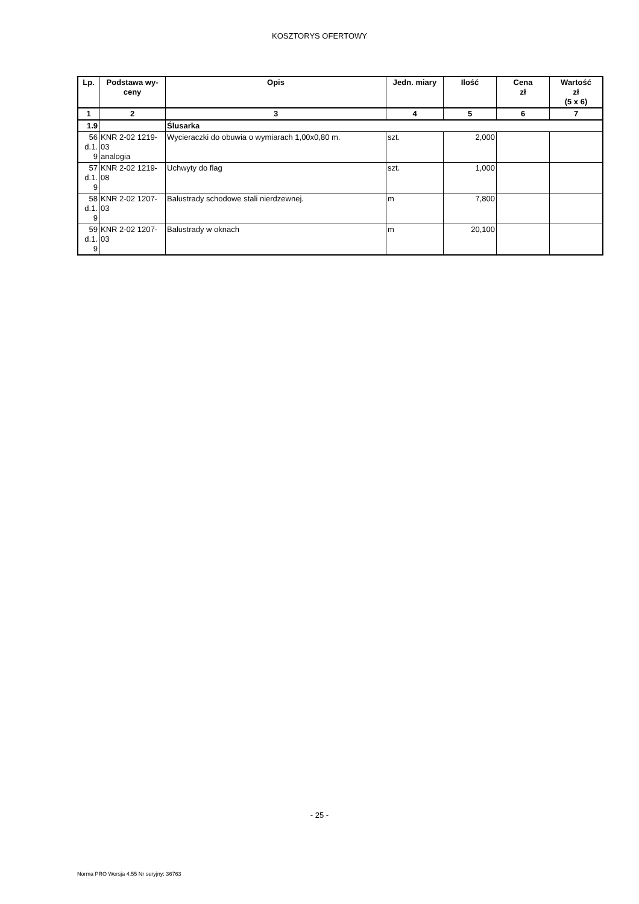KOSZTORYS OFERTOWY
| Lp. | Podstawa wy- ceny | Opis | Jedn. miary | Ilość | Cena zł | Wartość zł (5 x 6) |
| --- | --- | --- | --- | --- | --- | --- |
| 1 | 2 | 3 | 4 | 5 | 6 | 7 |
| 1.9 | | Ślusarka | | | | |
| 56 d.1. 9 | KNR 2-02 1219- 03 analogia | Wycieraczki do obuwia o wymiarach 1,00x0,80 m. | szt. | 2,000 | | |
| 57 d.1. 9 | KNR 2-02 1219- 08 | Uchwyty do flag | szt. | 1,000 | | |
| 58 d.1. 9 | KNR 2-02 1207- 03 | Balustrady schodowe stali nierdzewnej. | m | 7,800 | | |
| 59 d.1. 9 | KNR 2-02 1207- 03 | Balustrady w oknach | m | 20,100 | | |
- 25 -
Norma PRO Wersja 4.55 Nr seryjny: 36763